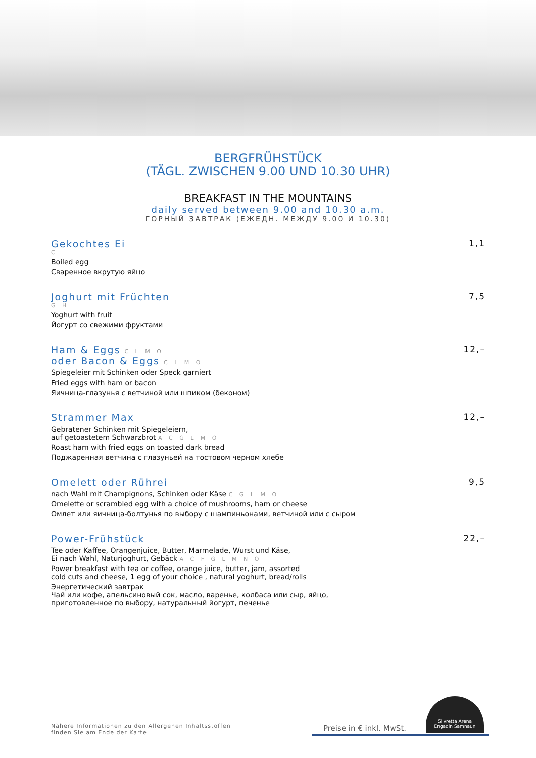BERGFRÜHSTÜCK
(TÄGL. ZWISCHEN 9.00 UND 10.30 UHR)
BREAKFAST IN THE MOUNTAINS
daily served between 9.00 and 10.30 a.m.
ГОРНЫЙ ЗАВТРАК (ЕЖЕДН. МЕЖДУ 9.00 И 10.30)
Gekochtes Ei
C
Boiled egg
Сваренное вкрутую яйцо
1,1
Joghurt mit Früchten
G H
Yoghurt with fruit
Йогурт со свежими фруктами
7,5
Ham & Eggs C L M O
oder Bacon & Eggs C L M O
Spiegeleier mit Schinken oder Speck garniert
Fried eggs with ham or bacon
Яичница-глазунья с ветчиной или шпиком (беконом)
12,–
Strammer Max
Gebratener Schinken mit Spiegeleiern,
auf getoastetem Schwarzbrot A C G L M O
Roast ham with fried eggs on toasted dark bread
Поджаренная ветчина с глазуньей на тостовом черном хлебе
12,–
Omelett oder Rührei
nach Wahl mit Champignons, Schinken oder Käse C G L M O
Omelette or scrambled egg with a choice of mushrooms, ham or cheese
Омлет или яичница-болтунья по выбору с шампиньонами, ветчиной или с сыром
9,5
Power-Frühstück
Tee oder Kaffee, Orangenjuice, Butter, Marmelade, Wurst und Käse,
Ei nach Wahl, Naturjoghurt, Gebäck A C F G L M N O
Power breakfast with tea or coffee, orange juice, butter, jam, assorted
cold cuts and cheese, 1 egg of your choice , natural yoghurt, bread/rolls
Энергетический завтрак
Чай или кофе, апельсиновый сок, масло, варенье, колбаса или сыр, яйцо,
приготовленное по выбору, натуральный йогурт, печенье
22,–
Nähere Informationen zu den Allergenen Inhaltsstoffen
finden Sie am Ende der Karte.
Preise in € inkl. MwSt.
Silvretta Arena
Engadin Samnaun